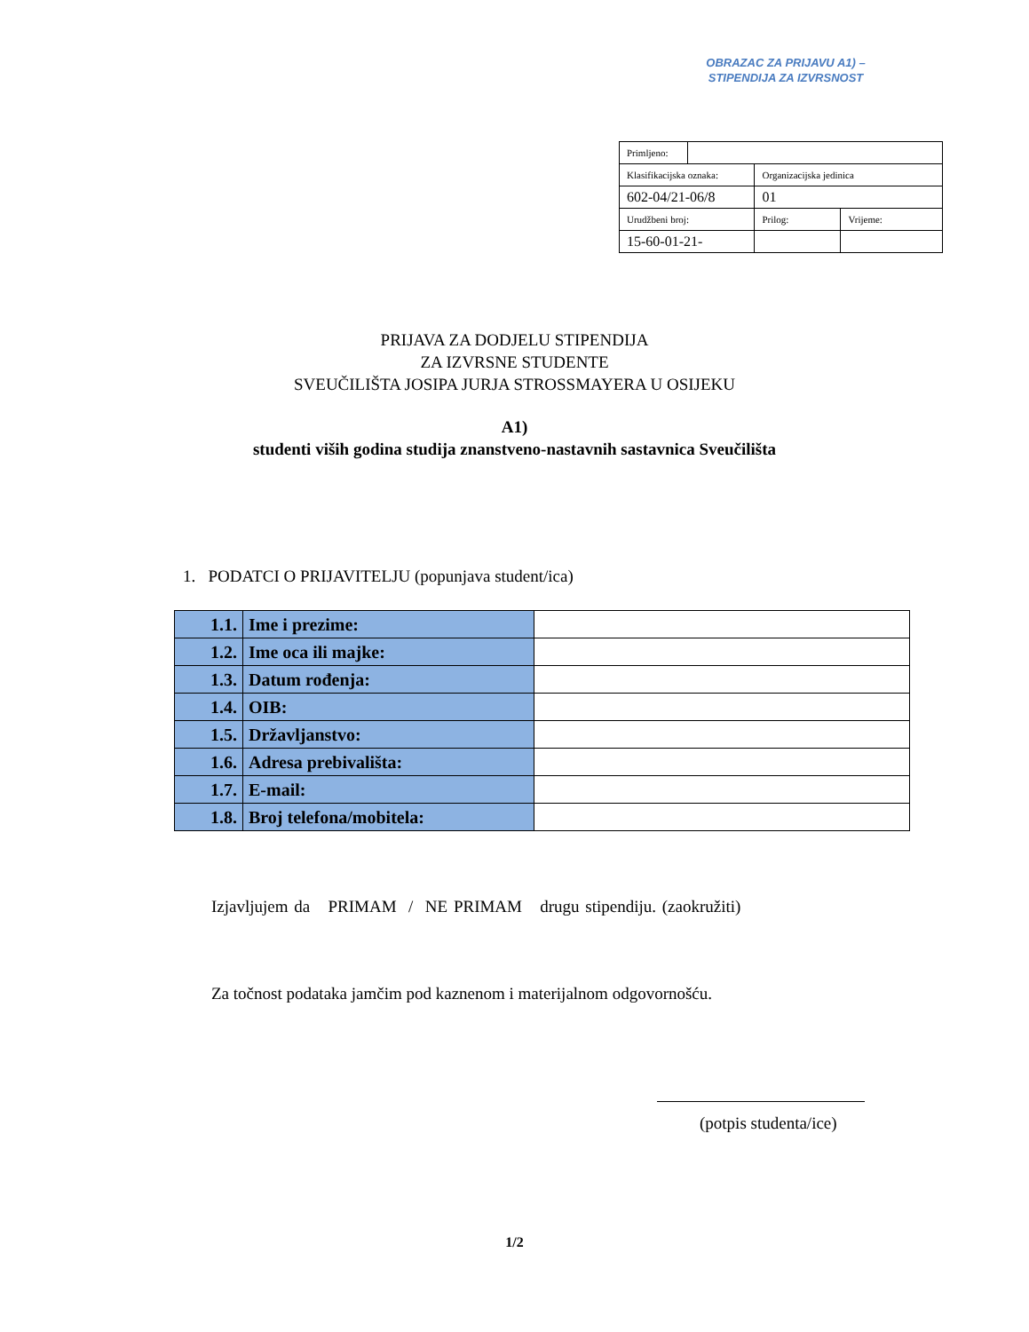OBRAZAC ZA PRIJAVU A1) –
STIPENDIJA ZA IZVRSNOST
| Primljeno: | | | |
| Klasifikacijska oznaka: | | Organizacijska jedinica | |
| 602-04/21-06/8 | | 01 | |
| Urudžbeni broj: | | Prilog: | Vrijeme: |
| 15-60-01-21- | | | |
PRIJAVA ZA DODJELU STIPENDIJA
ZA IZVRSNE STUDENTE
SVEUČILIŠTA JOSIPA JURJA STROSSMAYERA U OSIJEKU
A1)
studenti viših godina studija znanstveno-nastavnih sastavnica Sveučilišta
1. PODATCI O PRIJAVITELJU (popunjava student/ica)
| 1.1. | Ime i prezime: | |
| 1.2. | Ime oca ili majke: | |
| 1.3. | Datum rođenja: | |
| 1.4. | OIB: | |
| 1.5. | Državljanstvo: | |
| 1.6. | Adresa prebivališta: | |
| 1.7. | E-mail: | |
| 1.8. | Broj telefona/mobitela: | |
Izjavljujem da PRIMAM / NE PRIMAM drugu stipendiju. (zaokružiti)
Za točnost podataka jamčim pod kaznenom i materijalnom odgovornošću.
(potpis studenta/ice)
1/2